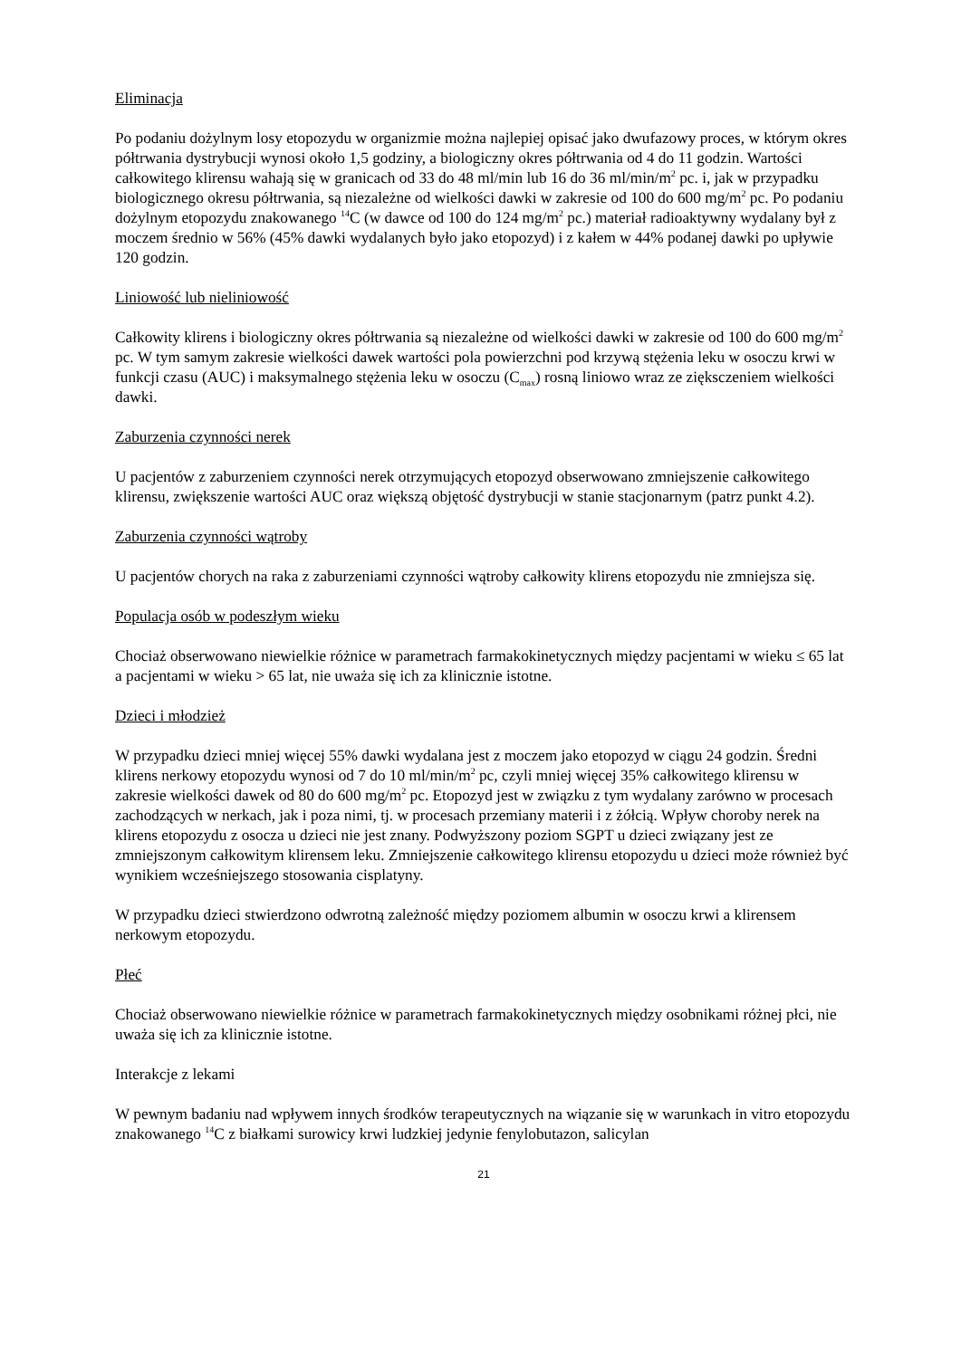Eliminacja
Po podaniu dożylnym losy etopozydu w organizmie można najlepiej opisać jako dwufazowy proces, w którym okres półtrwania dystrybucji wynosi około 1,5 godziny, a biologiczny okres półtrwania od 4 do 11 godzin. Wartości całkowitego klirensu wahają się w granicach od 33 do 48 ml/min lub 16 do 36 ml/min/m<sup>2</sup> pc. i, jak w przypadku biologicznego okresu półtrwania, są niezależne od wielkości dawki w zakresie od 100 do 600 mg/m<sup>2</sup> pc. Po podaniu dożylnym etopozydu znakowanego <sup>14</sup>C (w dawce od 100 do 124 mg/m<sup>2</sup> pc.) materiał radioaktywny wydalany był z moczem średnio w 56% (45% dawki wydalanych było jako etopozyd) i z kałem w 44% podanej dawki po upływie 120 godzin.
Liniowość lub nieliniowość
Całkowity klirens i biologiczny okres półtrwania są niezależne od wielkości dawki w zakresie od 100 do 600 mg/m<sup>2</sup> pc. W tym samym zakresie wielkości dawek wartości pola powierzchni pod krzywą stężenia leku w osoczu krwi w funkcji czasu (AUC) i maksymalnego stężenia leku w osoczu (C<sub>max</sub>) rosną liniowo wraz ze zięksczeniem wielkości dawki.
Zaburzenia czynności nerek
U pacjentów z zaburzeniem czynności nerek otrzymujących etopozyd obserwowano zmniejszenie całkowitego klirensu, zwiększenie wartości AUC oraz większą objętość dystrybucji w stanie stacjonarnym (patrz punkt 4.2).
Zaburzenia czynności wątroby
U pacjentów chorych na raka z zaburzeniami czynności wątroby całkowity klirens etopozydu nie zmniejsza się.
Populacja osób w podeszłym wieku
Chociaż obserwowano niewielkie różnice w parametrach farmakokinetycznych między pacjentami w wieku ≤ 65 lat a pacjentami w wieku > 65 lat, nie uważa się ich za klinicznie istotne.
Dzieci i młodzież
W przypadku dzieci mniej więcej 55% dawki wydalana jest z moczem jako etopozyd w ciągu 24 godzin. Średni klirens nerkowy etopozydu wynosi od 7 do 10 ml/min/m<sup>2</sup> pc, czyli mniej więcej 35% całkowitego klirensu w zakresie wielkości dawek od 80 do 600 mg/m<sup>2</sup> pc. Etopozyd jest w związku z tym wydalany zarówno w procesach zachodzących w nerkach, jak i poza nimi, tj. w procesach przemiany materii i z żółcią. Wpływ choroby nerek na klirens etopozydu z osocza u dzieci nie jest znany. Podwyższony poziom SGPT u dzieci związany jest ze zmniejszonym całkowitym klirensem leku. Zmniejszenie całkowitego klirensu etopozydu u dzieci może również być wynikiem wcześniejszego stosowania cisplatyny.
W przypadku dzieci stwierdzono odwrotną zależność między poziomem albumin w osoczu krwi a klirensem nerkowym etopozydu.
Płeć
Chociaż obserwowano niewielkie różnice w parametrach farmakokinetycznych między osobnikami różnej płci, nie uważa się ich za klinicznie istotne.
Interakcje z lekami
W pewnym badaniu nad wpływem innych środków terapeutycznych na wiązanie się w warunkach in vitro etopozydu znakowanego <sup>14</sup>C z białkami surowicy krwi ludzkiej jedynie fenylobutazon, salicylan
21